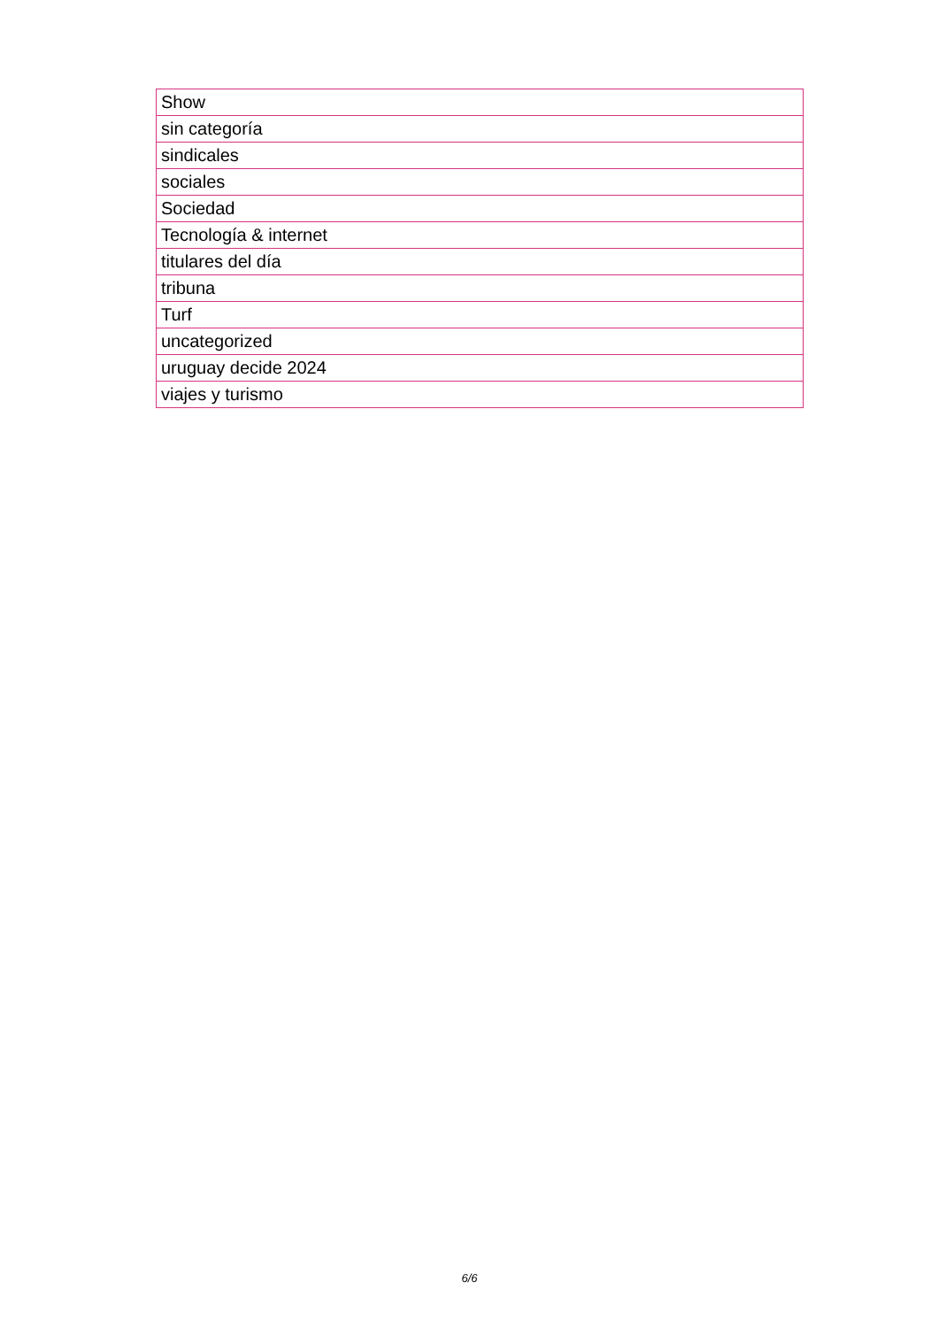| Show |
| sin categoría |
| sindicales |
| sociales |
| Sociedad |
| Tecnología & internet |
| titulares del día |
| tribuna |
| Turf |
| uncategorized |
| uruguay decide 2024 |
| viajes y turismo |
6/6